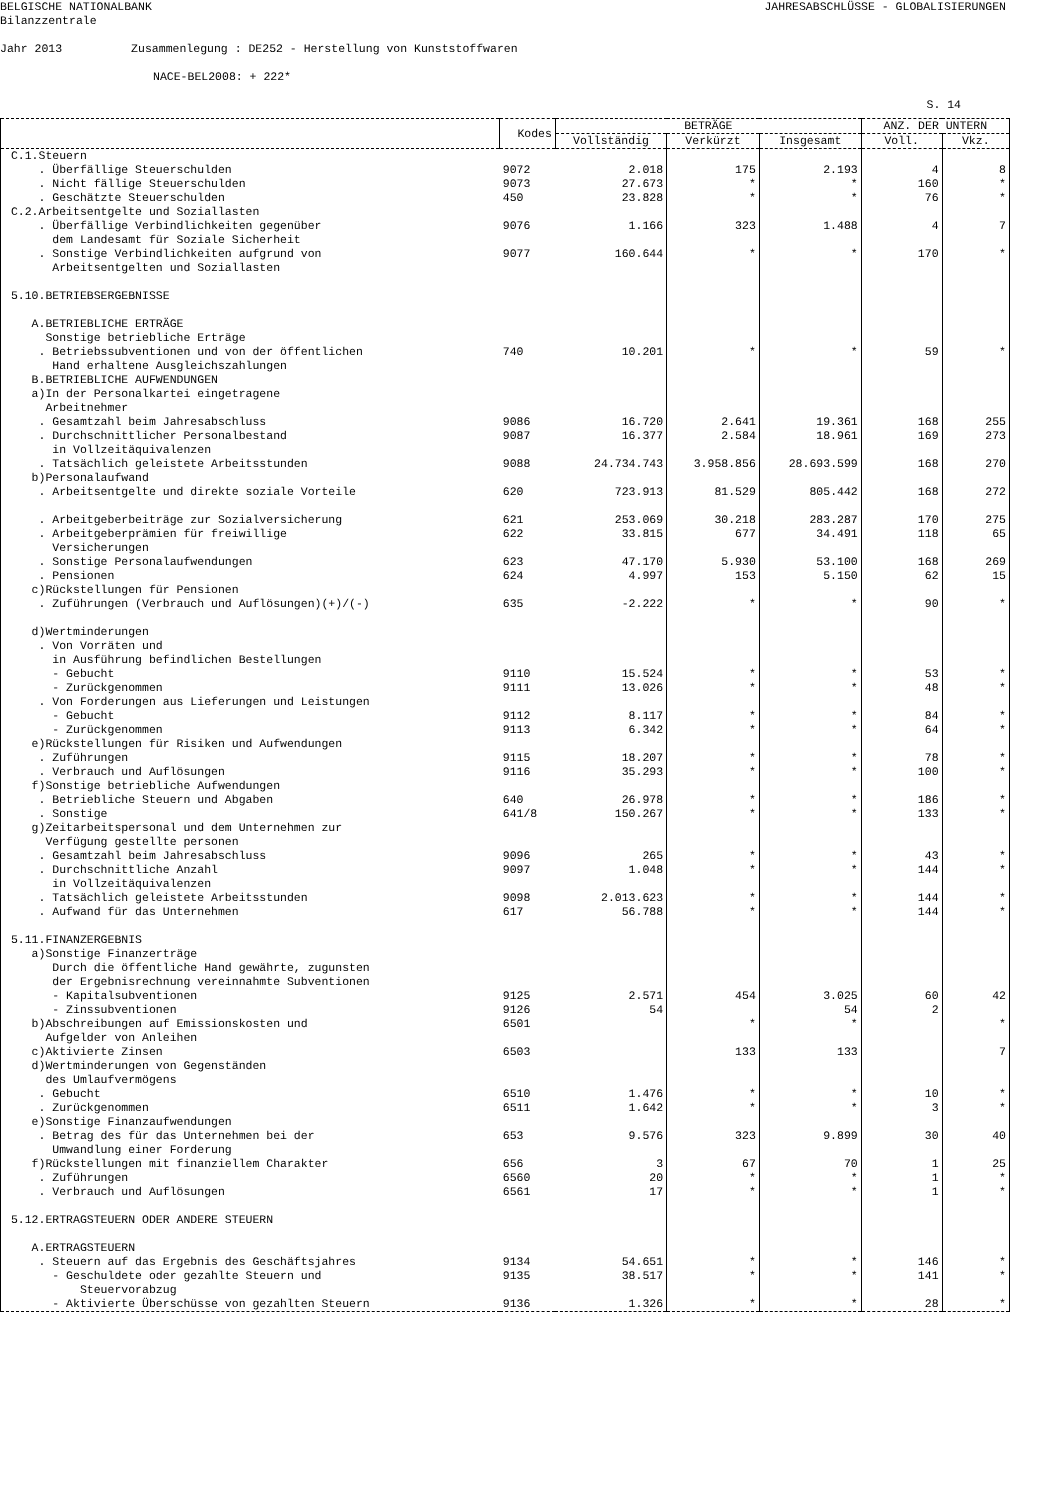BELGISCHE NATIONALBANK
Bilanzzentrale
JAHRESABSCHLÜSSE - GLOBALISIERUNGEN
Jahr 2013 Zusammenlegung : DE252 - Herstellung von Kunststoffwaren
NACE-BEL2008: + 222*
S. 14
| | Kodes | BETRÄGE | | | ANZ. DER UNTERN | |
| --- | --- | --- | --- | --- | --- | --- |
| | | Vollständig | Verkürzt | Insgesamt | Voll. | Vkz. |
| C.1.Steuern | | | | | | |
| . Überfällige Steuerschulden | 9072 | 2.018 | 175 | 2.193 | 4 | 8 |
| . Nicht fällige Steuerschulden | 9073 | 27.673 | * | * | 160 | * |
| . Geschätzte Steuerschulden | 450 | 23.828 | * | * | 76 | * |
| C.2.Arbeitsentgelte und Soziallasten | | | | | | |
| . Überfällige Verbindlichkeiten gegenüber dem Landesamt für Soziale Sicherheit | 9076 | 1.166 | 323 | 1.488 | 4 | 7 |
| . Sonstige Verbindlichkeiten aufgrund von Arbeitsentgelten und Soziallasten | 9077 | 160.644 | * | * | 170 | * |
| 5.10.BETRIEBSERGEBNISSE | | | | | | |
| A.BETRIEBLICHE ERTRÄGE Sonstige betriebliche Erträge | | | | | | |
| . Betriebssubventionen und von der öffentlichen Hand erhaltene Ausgleichszahlungen | 740 | 10.201 | * | * | 59 | * |
| B.BETRIEBLICHE AUFWENDUNGEN a)In der Personalkartei eingetragene Arbeitnehmer | | | | | | |
| . Gesamtzahl beim Jahresabschluss | 9086 | 16.720 | 2.641 | 19.361 | 168 | 255 |
| . Durchschnittlicher Personalbestand in Vollzeitäquivalenzen | 9087 | 16.377 | 2.584 | 18.961 | 169 | 273 |
| . Tatsächlich geleistete Arbeitsstunden | 9088 | 24.734.743 | 3.958.856 | 28.693.599 | 168 | 270 |
| b)Personalaufwand | | | | | | |
| . Arbeitsentgelte und direkte soziale Vorteile | 620 | 723.913 | 81.529 | 805.442 | 168 | 272 |
| . Arbeitgeberbeiträge zur Sozialversicherung | 621 | 253.069 | 30.218 | 283.287 | 170 | 275 |
| . Arbeitgeberprämien für freiwillige Versicherungen | 622 | 33.815 | 677 | 34.491 | 118 | 65 |
| . Sonstige Personalaufwendungen | 623 | 47.170 | 5.930 | 53.100 | 168 | 269 |
| . Pensionen | 624 | 4.997 | 153 | 5.150 | 62 | 15 |
| c)Rückstellungen für Pensionen | | | | | | |
| . Zuführungen (Verbrauch und Auflösungen)(+)/(-) | 635 | -2.222 | * | * | 90 | * |
| d)Wertminderungen . Von Vorräten und in Ausführung befindlichen Bestellungen | | | | | | |
| - Gebucht | 9110 | 15.524 | * | * | 53 | * |
| - Zurückgenommen | 9111 | 13.026 | * | * | 48 | * |
| . Von Forderungen aus Lieferungen und Leistungen | | | | | | |
| - Gebucht | 9112 | 8.117 | * | * | 84 | * |
| - Zurückgenommen | 9113 | 6.342 | * | * | 64 | * |
| e)Rückstellungen für Risiken und Aufwendungen | | | | | | |
| . Zuführungen | 9115 | 18.207 | * | * | 78 | * |
| . Verbrauch und Auflösungen | 9116 | 35.293 | * | * | 100 | * |
| f)Sonstige betriebliche Aufwendungen | | | | | | |
| . Betriebliche Steuern und Abgaben | 640 | 26.978 | * | * | 186 | * |
| . Sonstige | 641/8 | 150.267 | * | * | 133 | * |
| g)Zeitarbeitspersonal und dem Unternehmen zur Verfügung gestellte personen | | | | | | |
| . Gesamtzahl beim Jahresabschluss | 9096 | 265 | * | * | 43 | * |
| . Durchschnittliche Anzahl in Vollzeitäquivalenzen | 9097 | 1.048 | * | * | 144 | * |
| . Tatsächlich geleistete Arbeitsstunden | 9098 | 2.013.623 | * | * | 144 | * |
| . Aufwand für das Unternehmen | 617 | 56.788 | * | * | 144 | * |
| 5.11.FINANZERGEBNIS a)Sonstige Finanzerträge Durch die öffentliche Hand gewährte, zugunsten der Ergebnisrechnung vereinnahmte Subventionen | | | | | | |
| - Kapitalsubventionen | 9125 | 2.571 | 454 | 3.025 | 60 | 42 |
| - Zinssubventionen | 9126 | 54 | | 54 | 2 | |
| b)Abschreibungen auf Emissionskosten und Aufgelder von Anleihen | 6501 | | * | * | | * |
| c)Aktivierte Zinsen | 6503 | | 133 | 133 | | 7 |
| d)Wertminderungen von Gegenständen des Umlaufvermögens | | | | | | |
| . Gebucht | 6510 | 1.476 | * | * | 10 | * |
| . Zurückgenommen | 6511 | 1.642 | * | * | 3 | * |
| e)Sonstige Finanzaufwendungen | | | | | | |
| . Betrag des für das Unternehmen bei der Umwandlung einer Forderung | 653 | 9.576 | 323 | 9.899 | 30 | 40 |
| f)Rückstellungen mit finanziellem Charakter | 656 | 3 | 67 | 70 | 1 | 25 |
| . Zuführungen | 6560 | 20 | * | * | 1 | * |
| . Verbrauch und Auflösungen | 6561 | 17 | * | * | 1 | * |
| 5.12.ERTRAGSTEUERN ODER ANDERE STEUERN A.ERTRAGSTEUERN | | | | | | |
| . Steuern auf das Ergebnis des Geschäftsjahres | 9134 | 54.651 | * | * | 146 | * |
| - Geschuldete oder gezahlte Steuern und Steuervorabzug | 9135 | 38.517 | * | * | 141 | * |
| - Aktivierte Überschüsse von gezahlten Steuern | 9136 | 1.326 | * | * | 28 | * |